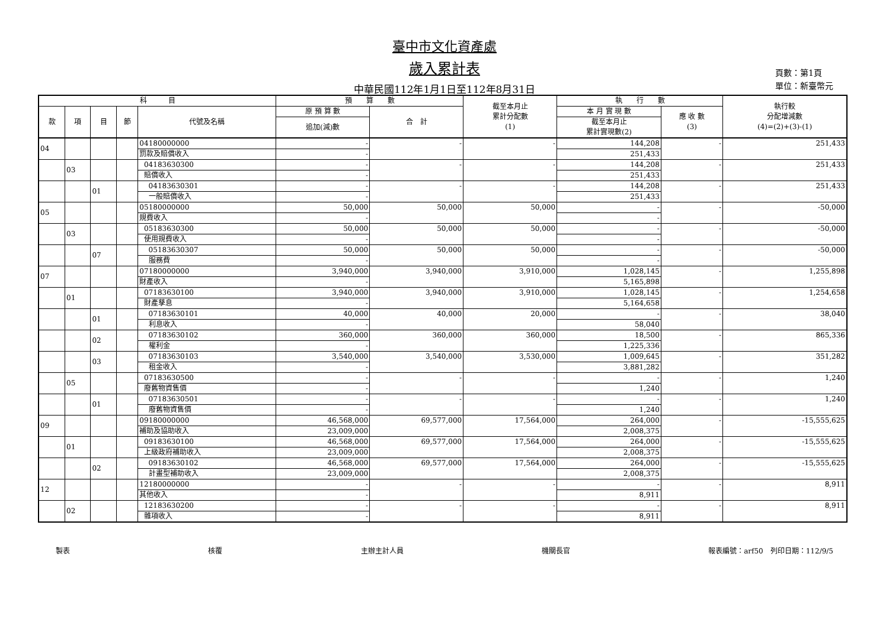臺中市文化資產處
歲入累計表
中華民國112年1月1日至112年8月31日
頁數：第1頁
單位：新臺幣元
| 科 目 | | | | | 預 算 數 | | 截至本月止 累計分配數 (1) | 執 行 數 | | 執行較 分配增減數 (4)=(2)+(3)-(1) |
| --- | --- | --- | --- | --- | --- | --- | --- | --- | --- | --- |
| 款 | 項 | 目 | 節 | 代號及名稱 | 原 預 算 數 | 合 計 | | 本 月 實 現 數 | 應 收 數 (3) | |
| | | | | | 追加(減)數 | | | 截至本月止 累計實現數(2) | | |
| 04 | | | | 04180000000 | - | - | - | 144,208 | - | 251,433 |
| | | | | 罰款及賠償收入 | - | | | 251,433 | | |
| | 03 | | | 04183630300 | - | - | - | 144,208 | - | 251,433 |
| | | | | 賠償收入 | - | | | 251,433 | | |
| | | 01 | | 04183630301 | - | - | - | 144,208 | - | 251,433 |
| | | | | 一般賠償收入 | - | | | 251,433 | | |
| 05 | | | | 05180000000 | 50,000 | 50,000 | 50,000 | - | - | -50,000 |
| | | | | 規費收入 | - | | | - | | |
| | 03 | | | 05183630300 | 50,000 | 50,000 | 50,000 | - | - | -50,000 |
| | | | | 使用規費收入 | - | | | - | | |
| | | 07 | | 05183630307 | 50,000 | 50,000 | 50,000 | - | - | -50,000 |
| | | | | 服務費 | - | | | - | | |
| 07 | | | | 07180000000 | 3,940,000 | 3,940,000 | 3,910,000 | 1,028,145 | - | 1,255,898 |
| | | | | 財產收入 | - | | | 5,165,898 | | |
| | 01 | | | 07183630100 | 3,940,000 | 3,940,000 | 3,910,000 | 1,028,145 | - | 1,254,658 |
| | | | | 財產孳息 | - | | | 5,164,658 | | |
| | | 01 | | 07183630101 | 40,000 | 40,000 | 20,000 | - | - | 38,040 |
| | | | | 利息收入 | - | | | 58,040 | | |
| | | 02 | | 07183630102 | 360,000 | 360,000 | 360,000 | 18,500 | - | 865,336 |
| | | | | 權利金 | - | | | 1,225,336 | | |
| | | 03 | | 07183630103 | 3,540,000 | 3,540,000 | 3,530,000 | 1,009,645 | - | 351,282 |
| | | | | 租金收入 | - | | | 3,881,282 | | |
| | 05 | | | 07183630500 | - | - | - | - | - | 1,240 |
| | | | | 廢舊物資售價 | - | | | 1,240 | | |
| | | 01 | | 07183630501 | - | - | - | - | - | 1,240 |
| | | | | 廢舊物資售價 | - | | | 1,240 | | |
| 09 | | | | 09180000000 | 46,568,000 | 69,577,000 | 17,564,000 | 264,000 | - | -15,555,625 |
| | | | | 補助及協助收入 | 23,009,000 | | | 2,008,375 | | |
| | 01 | | | 09183630100 | 46,568,000 | 69,577,000 | 17,564,000 | 264,000 | - | -15,555,625 |
| | | | | 上級政府補助收入 | 23,009,000 | | | 2,008,375 | | |
| | | 02 | | 09183630102 | 46,568,000 | 69,577,000 | 17,564,000 | 264,000 | - | -15,555,625 |
| | | | | 計畫型補助收入 | 23,009,000 | | | 2,008,375 | | |
| 12 | | | | 12180000000 | - | - | - | - | - | 8,911 |
| | | | | 其他收入 | - | | | 8,911 | | |
| | 02 | | | 12183630200 | - | - | - | - | - | 8,911 |
| | | | | 雜項收入 | - | | | 8,911 | | |
製表 核覆 主辦主計人員 機關長官 報表編號：arf50　列印日期：112/9/5